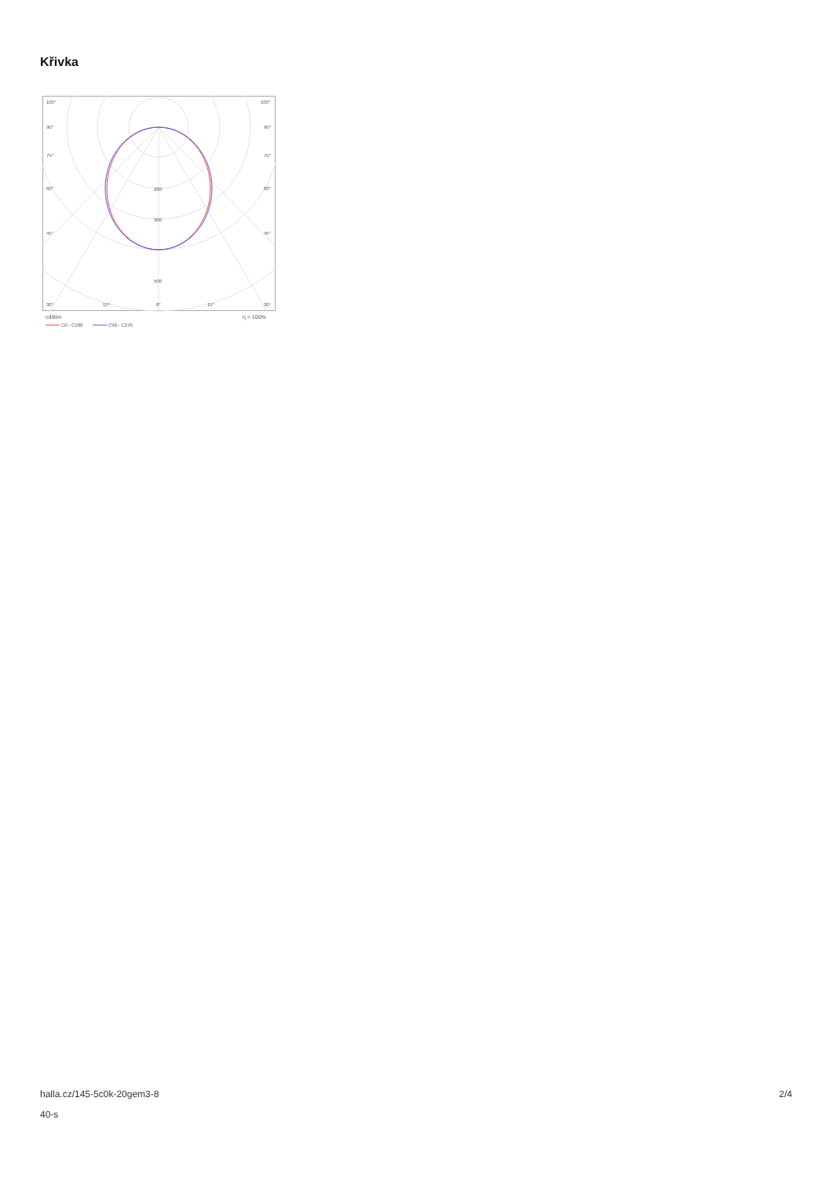Křivka
105°
105°
90°
90°
75°
75°
60°
60°
45°
45°
200
300
500
30°
15°
0°
15°
30°
cd/klm
η = 100%
C0 - C180
C90 - C270
halla.cz/145-5c0k-20gem3-8
40-s
2/4